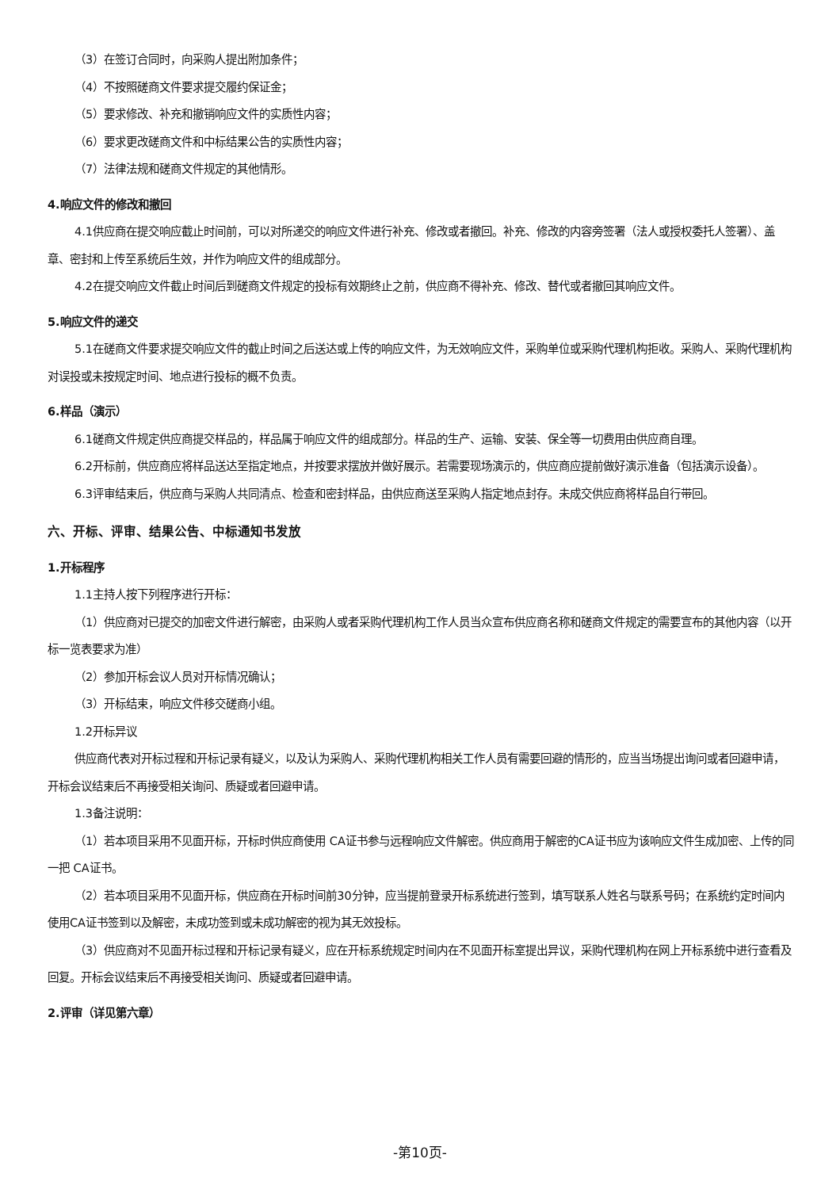（3）在签订合同时，向采购人提出附加条件；
（4）不按照磋商文件要求提交履约保证金；
（5）要求修改、补充和撤销响应文件的实质性内容；
（6）要求更改磋商文件和中标结果公告的实质性内容；
（7）法律法规和磋商文件规定的其他情形。
4.响应文件的修改和撤回
4.1供应商在提交响应截止时间前，可以对所递交的响应文件进行补充、修改或者撤回。补充、修改的内容旁签署（法人或授权委托人签署）、盖章、密封和上传至系统后生效，并作为响应文件的组成部分。
4.2在提交响应文件截止时间后到磋商文件规定的投标有效期终止之前，供应商不得补充、修改、替代或者撤回其响应文件。
5.响应文件的递交
5.1在磋商文件要求提交响应文件的截止时间之后送达或上传的响应文件，为无效响应文件，采购单位或采购代理机构拒收。采购人、采购代理机构对误投或未按规定时间、地点进行投标的概不负责。
6.样品（演示）
6.1磋商文件规定供应商提交样品的，样品属于响应文件的组成部分。样品的生产、运输、安装、保全等一切费用由供应商自理。
6.2开标前，供应商应将样品送达至指定地点，并按要求摆放并做好展示。若需要现场演示的，供应商应提前做好演示准备（包括演示设备）。
6.3评审结束后，供应商与采购人共同清点、检查和密封样品，由供应商送至采购人指定地点封存。未成交供应商将样品自行带回。
六、开标、评审、结果公告、中标通知书发放
1.开标程序
1.1主持人按下列程序进行开标：
（1）供应商对已提交的加密文件进行解密，由采购人或者采购代理机构工作人员当众宣布供应商名称和磋商文件规定的需要宣布的其他内容（以开标一览表要求为准）
（2）参加开标会议人员对开标情况确认；
（3）开标结束，响应文件移交磋商小组。
1.2开标异议
供应商代表对开标过程和开标记录有疑义，以及认为采购人、采购代理机构相关工作人员有需要回避的情形的，应当当场提出询问或者回避申请，开标会议结束后不再接受相关询问、质疑或者回避申请。
1.3备注说明：
（1）若本项目采用不见面开标，开标时供应商使用 CA证书参与远程响应文件解密。供应商用于解密的CA证书应为该响应文件生成加密、上传的同一把 CA证书。
（2）若本项目采用不见面开标，供应商在开标时间前30分钟，应当提前登录开标系统进行签到，填写联系人姓名与联系号码；在系统约定时间内使用CA证书签到以及解密，未成功签到或未成功解密的视为其无效投标。
（3）供应商对不见面开标过程和开标记录有疑义，应在开标系统规定时间内在不见面开标室提出异议，采购代理机构在网上开标系统中进行查看及回复。开标会议结束后不再接受相关询问、质疑或者回避申请。
2.评审（详见第六章）
-第10页-